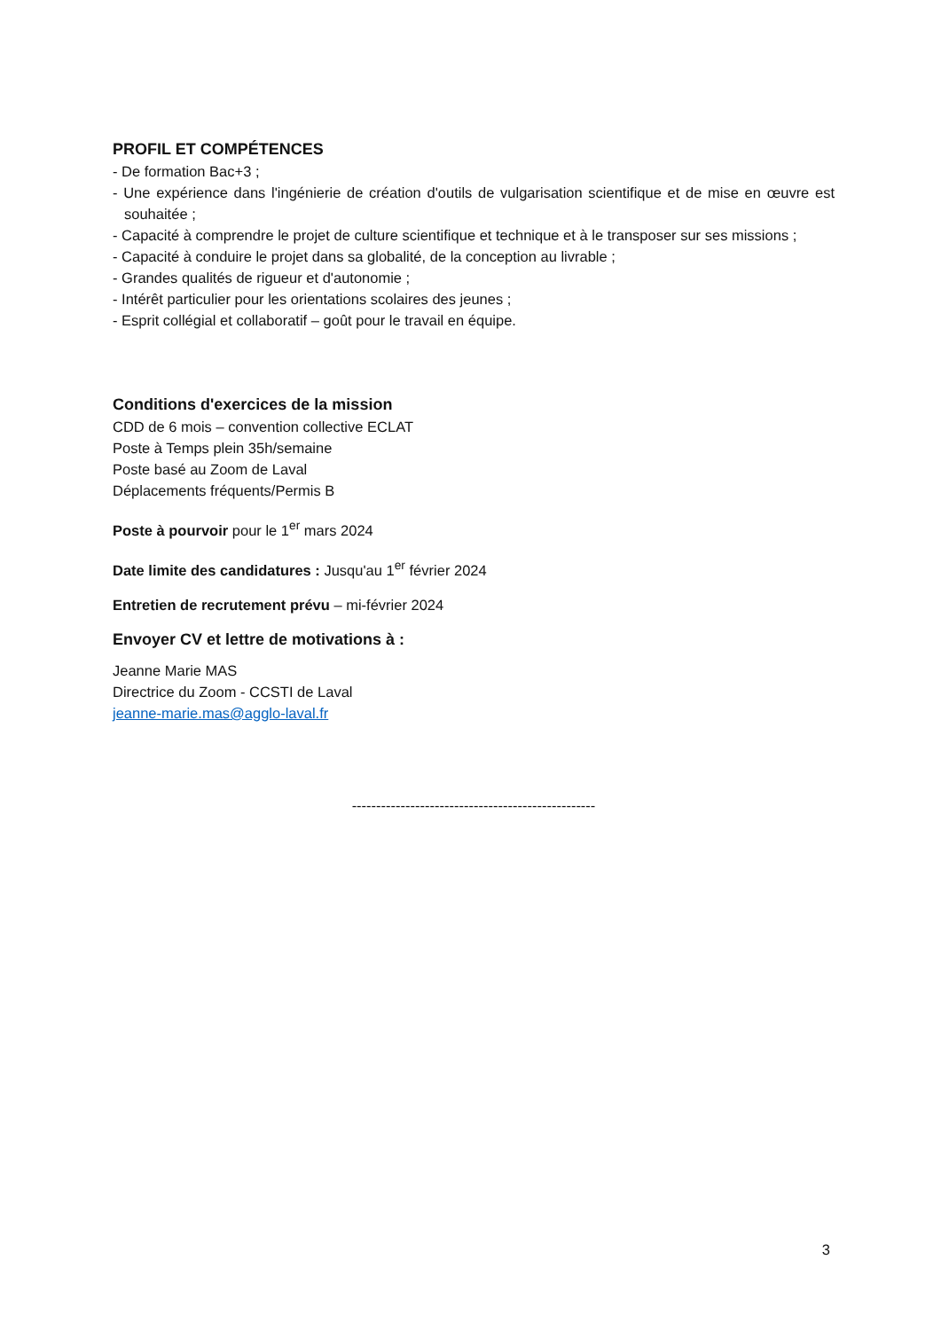PROFIL ET COMPÉTENCES
- De formation Bac+3 ;
- Une expérience dans l'ingénierie de création d'outils de vulgarisation scientifique et de mise en œuvre est souhaitée ;
- Capacité à comprendre le projet de culture scientifique et technique et à le transposer sur ses missions ;
- Capacité à conduire le projet dans sa globalité, de la conception au livrable ;
- Grandes qualités de rigueur et d'autonomie ;
- Intérêt particulier pour les orientations scolaires des jeunes ;
- Esprit collégial et collaboratif – goût pour le travail en équipe.
Conditions d'exercices de la mission
CDD de 6 mois – convention collective ECLAT
Poste à Temps plein 35h/semaine
Poste basé au Zoom de Laval
Déplacements fréquents/Permis B
Poste à pourvoir pour le 1<sup>er</sup> mars 2024
Date limite des candidatures : Jusqu'au 1<sup>er</sup> février 2024
Entretien de recrutement prévu – mi-février 2024
Envoyer CV et lettre de motivations à :
Jeanne Marie MAS
Directrice du Zoom - CCSTI de Laval
jeanne-marie.mas@agglo-laval.fr
--------------------------------------------------
3